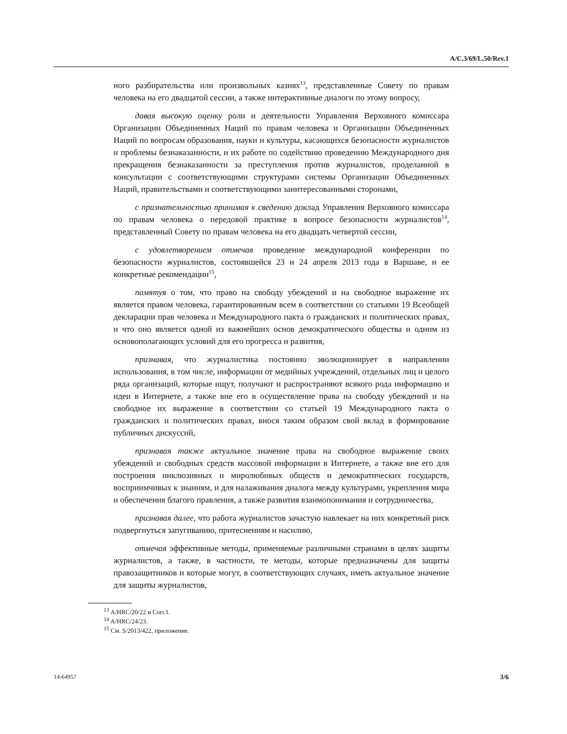A/C.3/69/L.50/Rev.1
ного разбирательства или произвольных казнях<sup>13</sup>, представленные Совету по правам человека на его двадцатой сессии, а также интерактивные диалоги по этому вопросу,
давая высокую оценку роли и деятельности Управления Верховного комиссара Организации Объединенных Наций по правам человека и Организации Объединенных Наций по вопросам образования, науки и культуры, касающихся безопасности журналистов и проблемы безнаказанности, и их работе по содействию проведению Международного дня прекращения безнаказанности за преступления против журналистов, проделанной в консультации с соответствующими структурами системы Организации Объединенных Наций, правительствами и соответствующими заинтересованными сторонами,
с признательностью принимая к сведению доклад Управления Верховного комиссара по правам человека о передовой практике в вопросе безопасности журналистов<sup>14</sup>, представленный Совету по правам человека на его двадцать четвертой сессии,
с удовлетворением отмечая проведение международной конференции по безопасности журналистов, состоявшейся 23 и 24 апреля 2013 года в Варшаве, и ее конкретные рекомендации<sup>15</sup>,
памятуя о том, что право на свободу убеждений и на свободное выражение их является правом человека, гарантированным всем в соответствии со статьями 19 Всеобщей декларации прав человека и Международного пакта о гражданских и политических правах, и что оно является одной из важнейших основ демократического общества и одним из основополагающих условий для его прогресса и развития,
признавая, что журналистика постоянно эволюционирует в направлении использования, в том числе, информации от медийных учреждений, отдельных лиц и целого ряда организаций, которые ищут, получают и распространяют всякого рода информацию и идеи в Интернете, а также вне его в осуществление права на свободу убеждений и на свободное их выражение в соответствии со статьей 19 Международного пакта о гражданских и политических правах, внося таким образом свой вклад в формирование публичных дискуссий,
признавая также актуальное значение права на свободное выражение своих убеждений и свободных средств массовой информации в Интернете, а также вне его для построения инклюзивных и миролюбивых обществ и демократических государств, восприимчивых к знаниям, и для налаживания диалога между культурами, укрепления мира и обеспечения благого правления, а также развития взаимопонимания и сотрудничества,
признавая далее, что работа журналистов зачастую навлекает на них конкретный риск подвергнуться запугиванию, притеснениям и насилию,
отмечая эффективные методы, применяемые различными странами в целях защиты журналистов, а также, в частности, те методы, которые предназначены для защиты правозащитников и которые могут, в соответствующих случаях, иметь актуальное значение для защиты журналистов,
<sup>13</sup> A/HRC/20/22 и Corr.1.
<sup>14</sup> A/HRC/24/23.
<sup>15</sup> См. S/2013/422, приложение.
14-64957 3/6